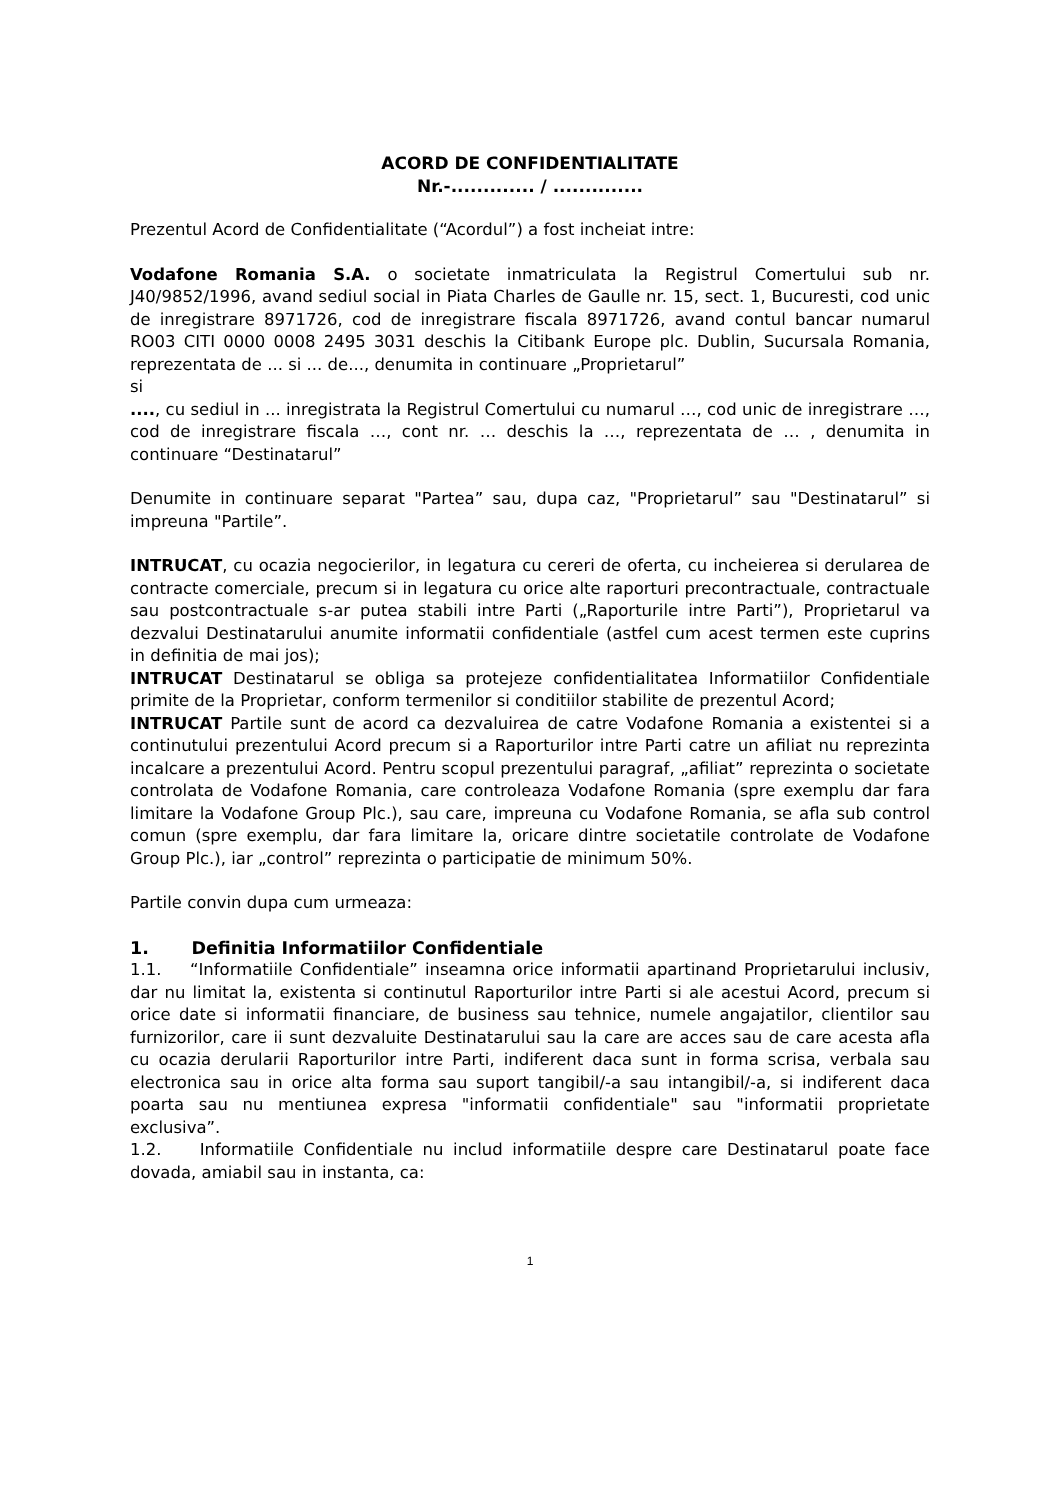ACORD DE CONFIDENTIALITATE
Nr.-............. / ..............
Prezentul Acord de Confidentialitate (“Acordul”) a fost incheiat intre:
Vodafone Romania S.A. o societate inmatriculata la Registrul Comertului sub nr. J40/9852/1996, avand sediul social in Piata Charles de Gaulle nr. 15, sect. 1, Bucuresti, cod unic de inregistrare 8971726, cod de inregistrare fiscala 8971726, avand contul bancar numarul RO03 CITI 0000 0008 2495 3031 deschis la Citibank Europe plc. Dublin, Sucursala Romania, reprezentata de ... si ... de..., denumita in continuare „Proprietarul”
si
...., cu sediul in ... inregistrata la Registrul Comertului cu numarul …, cod unic de inregistrare …, cod de inregistrare fiscala …, cont nr. … deschis la …, reprezentata de … , denumita in continuare “Destinatarul”
Denumite in continuare separat "Partea” sau, dupa caz, "Proprietarul” sau "Destinatarul” si impreuna "Partile”.
INTRUCAT, cu ocazia negocierilor, in legatura cu cereri de oferta, cu incheierea si derularea de contracte comerciale, precum si in legatura cu orice alte raporturi precontractuale, contractuale sau postcontractuale s-ar putea stabili intre Parti („Raporturile intre Parti”), Proprietarul va dezvalui Destinatarului anumite informatii confidentiale (astfel cum acest termen este cuprins in definitia de mai jos);
INTRUCAT Destinatarul se obliga sa protejeze confidentialitatea Informatiilor Confidentiale primite de la Proprietar, conform termenilor si conditiilor stabilite de prezentul Acord;
INTRUCAT Partile sunt de acord ca dezvaluirea de catre Vodafone Romania a existentei si a continutului prezentului Acord precum si a Raporturilor intre Parti catre un afiliat nu reprezinta incalcare a prezentului Acord. Pentru scopul prezentului paragraf, „afiliat” reprezinta o societate controlata de Vodafone Romania, care controleaza Vodafone Romania (spre exemplu dar fara limitare la Vodafone Group Plc.), sau care, impreuna cu Vodafone Romania, se afla sub control comun (spre exemplu, dar fara limitare la, oricare dintre societatile controlate de Vodafone Group Plc.), iar „control” reprezinta o participatie de minimum 50%.
Partile convin dupa cum urmeaza:
1. Definitia Informatiilor Confidentiale
1.1. “Informatiile Confidentiale” inseamna orice informatii apartinand Proprietarului inclusiv, dar nu limitat la, existenta si continutul Raporturilor intre Parti si ale acestui Acord, precum si orice date si informatii financiare, de business sau tehnice, numele angajatilor, clientilor sau furnizorilor, care ii sunt dezvaluite Destinatarului sau la care are acces sau de care acesta afla cu ocazia derularii Raporturilor intre Parti, indiferent daca sunt in forma scrisa, verbala sau electronica sau in orice alta forma sau suport tangibil/-a sau intangibil/-a, si indiferent daca poarta sau nu mentiunea expresa "informatii confidentiale" sau "informatii proprietate exclusiva”.
1.2. Informatiile Confidentiale nu includ informatiile despre care Destinatarul poate face dovada, amiabil sau in instanta, ca:
1